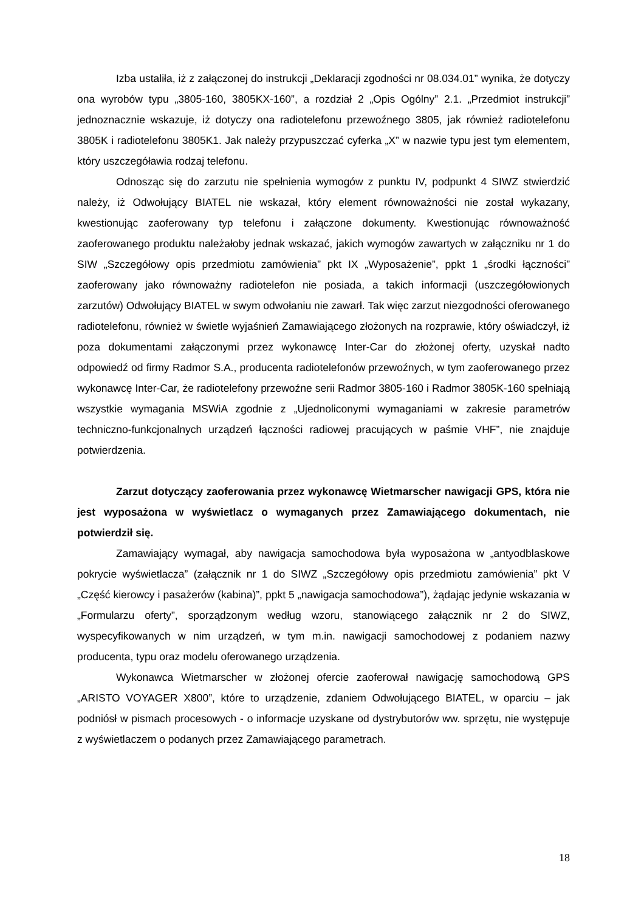Izba ustaliła, iż z załączonej do instrukcji „Deklaracji zgodności nr 08.034.01” wynika, że dotyczy ona wyrobów typu „3805-160, 3805KX-160”, a rozdział 2 „Opis Ogólny” 2.1. „Przedmiot instrukcji” jednoznacznie wskazuje, iż dotyczy ona radiotelefonu przewoźnego 3805, jak również radiotelefonu 3805K i radiotelefonu 3805K1. Jak należy przypuszczać cyferka „X” w nazwie typu jest tym elementem, który uszczegóławia rodzaj telefonu.
Odnosząc się do zarzutu nie spełnienia wymogów z punktu IV, podpunkt 4 SIWZ stwierdzić należy, iż Odwołujący BIATEL nie wskazał, który element równoważności nie został wykazany, kwestionując zaoferowany typ telefonu i załączone dokumenty. Kwestionując równoważność zaoferowanego produktu należałoby jednak wskazać, jakich wymogów zawartych w załączniku nr 1 do SIW „Szczegółowy opis przedmiotu zamówienia” pkt IX „Wyposażenie”, ppkt 1 „środki łączności” zaoferowany jako równoważny radiotelefon nie posiada, a takich informacji (uszczegółowionych zarzutów) Odwołujący BIATEL w swym odwołaniu nie zawarł. Tak więc zarzut niezgodności oferowanego radiotelefonu, również w świetle wyjaśnień Zamawiającego złożonych na rozprawie, który oświadczył, iż poza dokumentami załączonymi przez wykonawcę Inter-Car do złożonej oferty, uzyskał nadto odpowiedź od firmy Radmor S.A., producenta radiotelefonów przewoźnych, w tym zaoferowanego przez wykonawcę Inter-Car, że radiotelefony przewoźne serii Radmor 3805-160 i Radmor 3805K-160 spełniają wszystkie wymagania MSWiA zgodnie z „Ujednoliconymi wymaganiami w zakresie parametrów techniczno-funkcjonalnych urządzeń łączności radiowej pracujących w paśmie VHF”, nie znajduje potwierdzenia.
Zarzut dotyczący zaoferowania przez wykonawcę Wietmarscher nawigacji GPS, która nie jest wyposażona w wyświetlacz o wymaganych przez Zamawiającego dokumentach, nie potwierdził się.
Zamawiający wymagał, aby nawigacja samochodowa była wyposażona w „antyodblaskowe pokrycie wyświetlacza” (załącznik nr 1 do SIWZ „Szczegółowy opis przedmiotu zamówienia” pkt V „Część kierowcy i pasażerów (kabina)”, ppkt 5 „nawigacja samochodowa”), żądając jedynie wskazania w „Formularzu oferty”, sporządzonym według wzoru, stanowiącego załącznik nr 2 do SIWZ, wyspecyfikowanych w nim urządzeń, w tym m.in. nawigacji samochodowej z podaniem nazwy producenta, typu oraz modelu oferowanego urządzenia.
Wykonawca Wietmarscher w złożonej ofercie zaoferował nawigację samochodową GPS „ARISTO VOYAGER X800”, które to urządzenie, zdaniem Odwołującego BIATEL, w oparciu – jak podniósł w pismach procesowych - o informacje uzyskane od dystrybutorów ww. sprzętu, nie występuje z wyświetlaczem o podanych przez Zamawiającego parametrach.
18